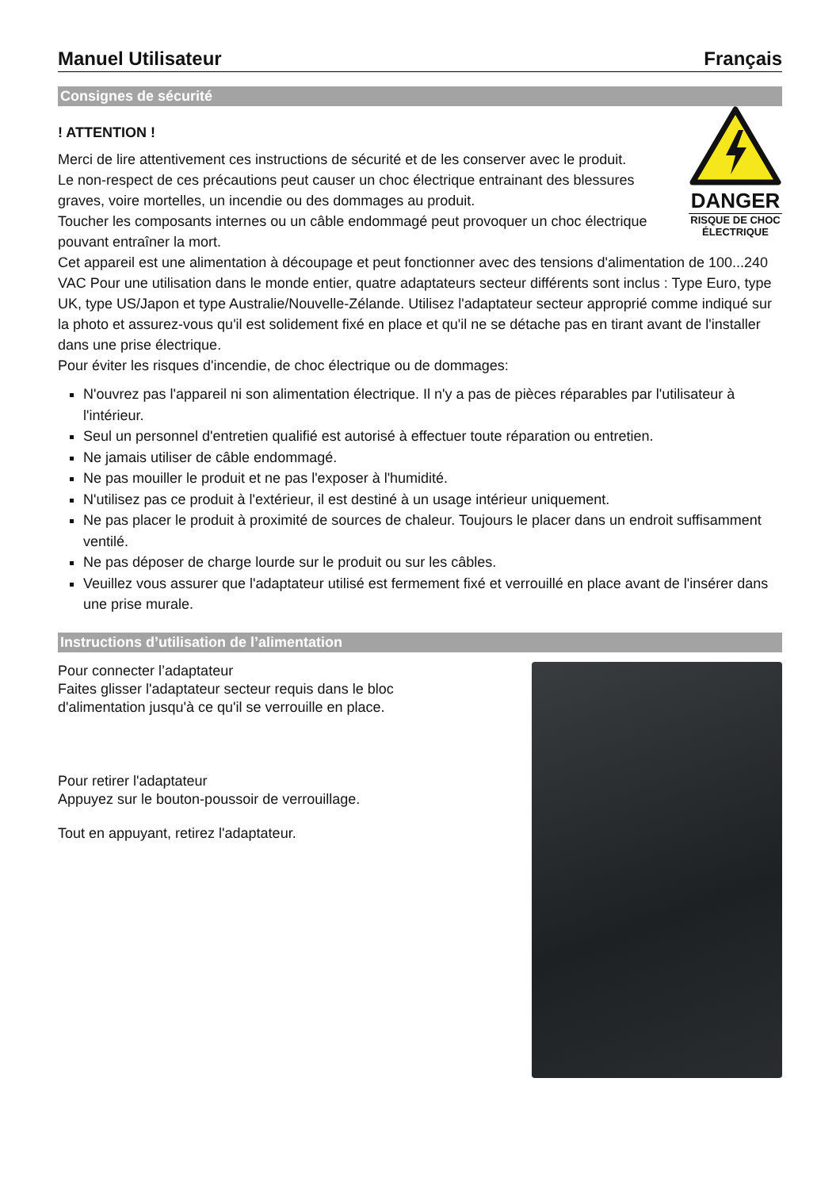Manuel Utilisateur Français
Consignes de sécurité
! ATTENTION !
Merci de lire attentivement ces instructions de sécurité et de les conserver avec le produit.
Le non-respect de ces précautions peut causer un choc électrique entrainant des blessures graves, voire mortelles, un incendie ou des dommages au produit.
Toucher les composants internes ou un câble endommagé peut provoquer un choc électrique pouvant entraîner la mort.
DANGER
RISQUE DE CHOC ÉLECTRIQUE
Cet appareil est une alimentation à découpage et peut fonctionner avec des tensions d'alimentation de 100...240 VAC Pour une utilisation dans le monde entier, quatre adaptateurs secteur différents sont inclus : Type Euro, type UK, type US/Japon et type Australie/Nouvelle-Zélande. Utilisez l'adaptateur secteur approprié comme indiqué sur la photo et assurez-vous qu'il est solidement fixé en place et qu'il ne se détache pas en tirant avant de l'installer dans une prise électrique.
Pour éviter les risques d'incendie, de choc électrique ou de dommages:
N'ouvrez pas l'appareil ni son alimentation électrique. Il n'y a pas de pièces réparables par l'utilisateur à l'intérieur.
Seul un personnel d'entretien qualifié est autorisé à effectuer toute réparation ou entretien.
Ne jamais utiliser de câble endommagé.
Ne pas mouiller le produit et ne pas l'exposer à l'humidité.
N'utilisez pas ce produit à l'extérieur, il est destiné à un usage intérieur uniquement.
Ne pas placer le produit à proximité de sources de chaleur. Toujours le placer dans un endroit suffisamment ventilé.
Ne pas déposer de charge lourde sur le produit ou sur les câbles.
Veuillez vous assurer que l'adaptateur utilisé est fermement fixé et verrouillé en place avant de l'insérer dans une prise murale.
Instructions d’utilisation de l’alimentation
Pour connecter l’adaptateur
Faites glisser l'adaptateur secteur requis dans le bloc d'alimentation jusqu'à ce qu'il se verrouille en place.
Pour retirer l'adaptateur
Appuyez sur le bouton-poussoir de verrouillage.
Tout en appuyant, retirez l'adaptateur.